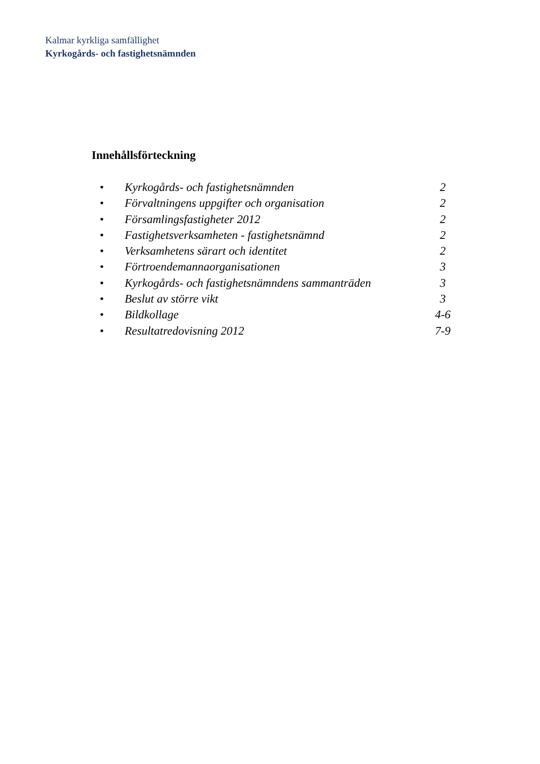Kalmar kyrkliga samfällighet
Kyrkogårds- och fastighetsnämnden
Innehållsförteckning
• Kyrkogårds- och fastighetsnämnden 2
• Förvaltningens uppgifter och organisation 2
• Församlingsfastigheter 2012 2
• Fastighetsverksamheten - fastighetsnämnd 2
• Verksamhetens särart och identitet 2
• Förtroendemannaorganisationen 3
• Kyrkogårds- och fastighetsnämndens sammanträden 3
• Beslut av större vikt 3
• Bildkollage 4-6
• Resultatredovisning 2012 7-9